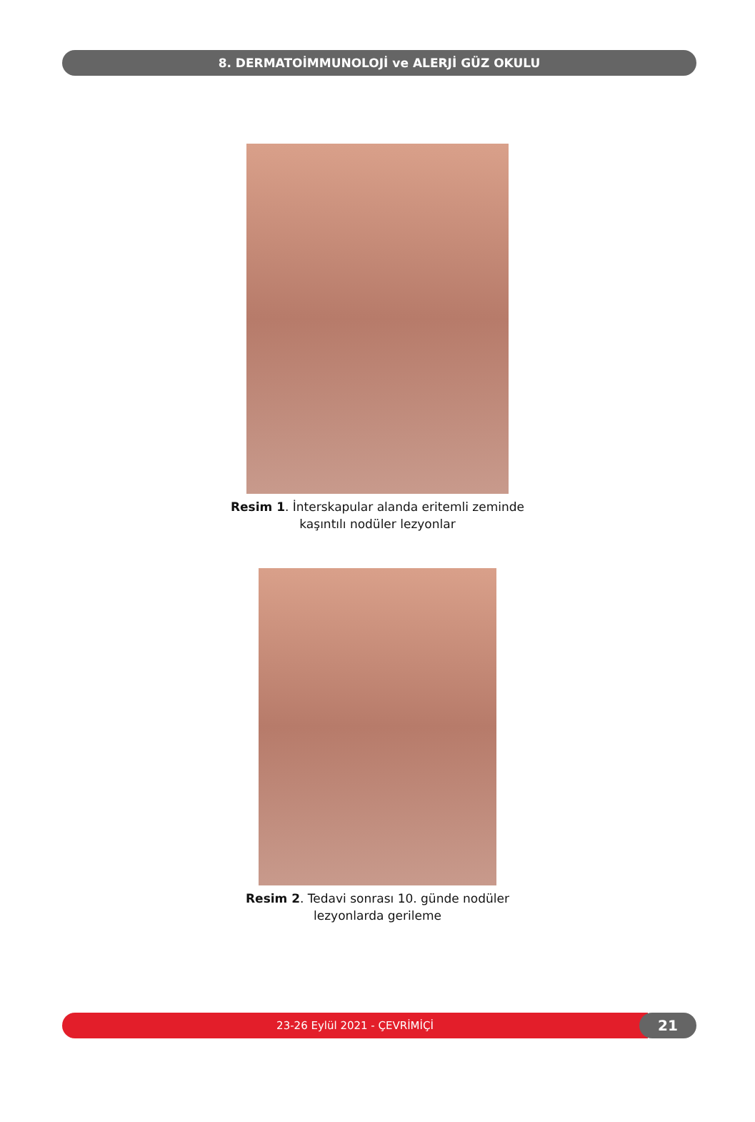8. DERMATOİMMUNOLOJİ ve ALERJİ GÜZ OKULU
Resim 1. İnterskapular alanda eritemli zeminde
kaşıntılı nodüler lezyonlar
Resim 2. Tedavi sonrası 10. günde nodüler
lezyonlarda gerileme
23-26 Eylül 2021 - ÇEVRİMİÇİ
21